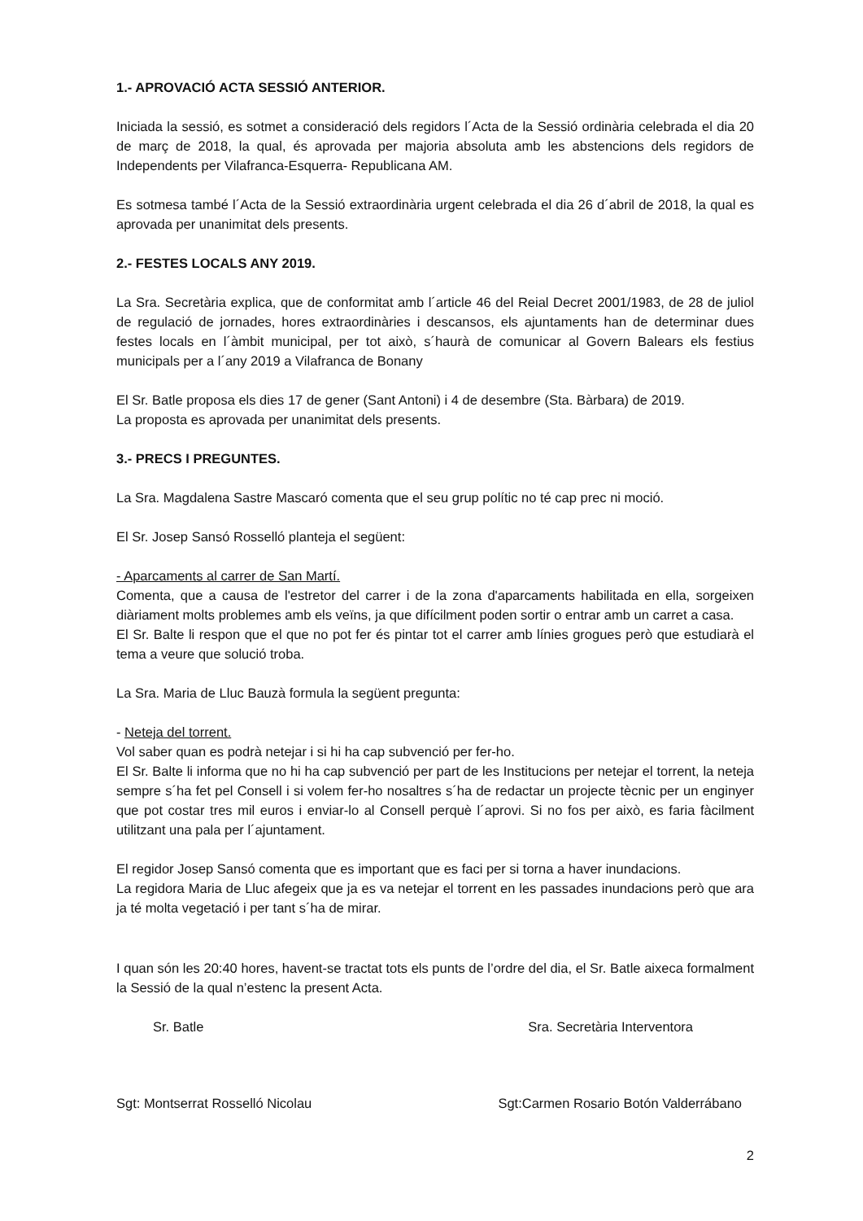1.- APROVACIÓ ACTA SESSIÓ ANTERIOR.
Iniciada la sessió, es sotmet a consideració dels regidors l´Acta de la Sessió ordinària celebrada el dia 20 de març de 2018, la qual, és aprovada per majoria absoluta amb les abstencions dels regidors de Independents per Vilafranca-Esquerra- Republicana AM.
Es sotmesa també l´Acta de la Sessió extraordinària urgent celebrada el dia 26 d´abril de 2018, la qual es aprovada per unanimitat dels presents.
2.- FESTES LOCALS ANY 2019.
La Sra. Secretària explica, que de conformitat amb l´article 46 del Reial Decret 2001/1983, de 28 de juliol de regulació de jornades, hores extraordinàries i descansos, els ajuntaments han de determinar dues festes locals en l´àmbit municipal, per tot això, s´haurà de comunicar al Govern Balears els festius municipals per a l´any 2019 a Vilafranca de Bonany
El Sr. Batle proposa els dies 17 de gener (Sant Antoni) i 4 de desembre (Sta. Bàrbara) de 2019.
La proposta es aprovada per unanimitat dels presents.
3.- PRECS I PREGUNTES.
La Sra. Magdalena Sastre Mascaró comenta que el seu grup polític no té cap prec ni moció.
El Sr. Josep Sansó Rosselló planteja el següent:
- Aparcaments al carrer de San Martí.
Comenta, que a causa de l'estretor del carrer i de la zona d'aparcaments habilitada en ella, sorgeixen diàriament molts problemes amb els veïns, ja que difícilment poden sortir o entrar amb un carret a casa.
El Sr. Balte li respon que el que no pot fer és pintar tot el carrer amb línies grogues però que estudiarà el tema a veure que solució troba.
La Sra. Maria de Lluc Bauzà formula la següent pregunta:
- Neteja del torrent.
Vol saber quan es podrà netejar i si hi ha cap subvenció per fer-ho.
El Sr. Balte li informa que no hi ha cap subvenció per part de les Institucions per netejar el torrent, la neteja sempre s´ha fet pel Consell i si volem fer-ho nosaltres s´ha de redactar un projecte tècnic per un enginyer que pot costar tres mil euros i enviar-lo al Consell perquè l´aprovi. Si no fos per això, es faria fàcilment utilitzant una pala per l´ajuntament.
El regidor Josep Sansó comenta que es important que es faci per si torna a haver inundacions.
La regidora Maria de Lluc afegeix que ja es va netejar el torrent en les passades inundacions però que ara ja té molta vegetació i per tant s´ha de mirar.
I quan són les 20:40 hores, havent-se tractat tots els punts de l’ordre del dia, el Sr. Batle aixeca formalment la Sessió de la qual n’estenc la present Acta.
Sr. Batle Sra. Secretària Interventora
Sgt: Montserrat Rosselló Nicolau Sgt:Carmen Rosario Botón Valderrábano
2